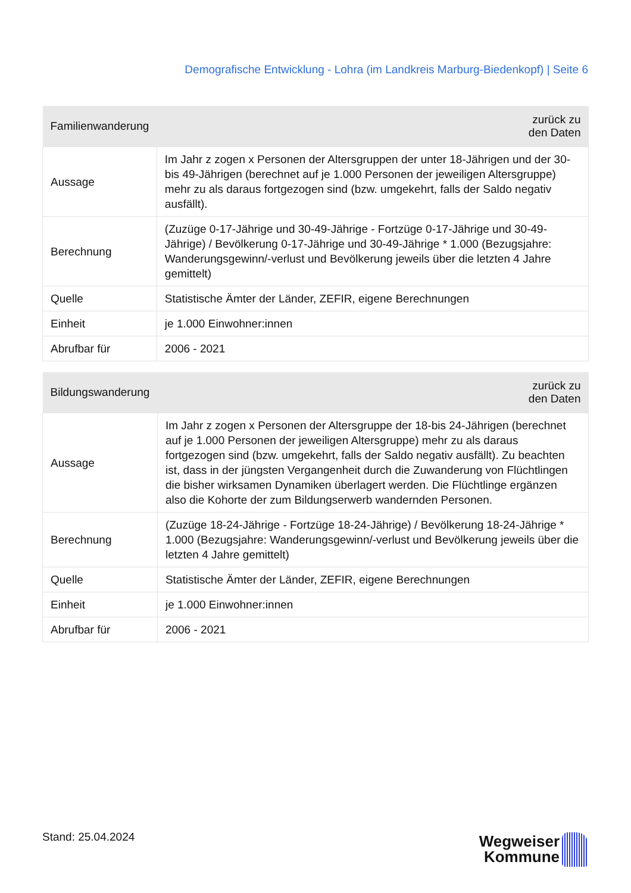Demografische Entwicklung - Lohra (im Landkreis Marburg-Biedenkopf) | Seite 6
| Familienwanderung | zurück zu den Daten |
| --- | --- |
| Aussage | Im Jahr z zogen x Personen der Altersgruppen der unter 18-Jährigen und der 30- bis 49-Jährigen (berechnet auf je 1.000 Personen der jeweiligen Altersgruppe) mehr zu als daraus fortgezogen sind (bzw. umgekehrt, falls der Saldo negativ ausfällt). |
| Berechnung | (Zuzüge 0-17-Jährige und 30-49-Jährige - Fortzüge 0-17-Jährige und 30-49- Jährige) / Bevölkerung 0-17-Jährige und 30-49-Jährige * 1.000 (Bezugsjahre: Wanderungsgewinn/-verlust und Bevölkerung jeweils über die letzten 4 Jahre gemittelt) |
| Quelle | Statistische Ämter der Länder, ZEFIR, eigene Berechnungen |
| Einheit | je 1.000 Einwohner:innen |
| Abrufbar für | 2006 - 2021 |
| Bildungswanderung | zurück zu den Daten |
| --- | --- |
| Aussage | Im Jahr z zogen x Personen der Altersgruppe der 18-bis 24-Jährigen (berechnet auf je 1.000 Personen der jeweiligen Altersgruppe) mehr zu als daraus fortgezogen sind (bzw. umgekehrt, falls der Saldo negativ ausfällt). Zu beachten ist, dass in der jüngsten Vergangenheit durch die Zuwanderung von Flüchtlingen die bisher wirksamen Dynamiken überlagert werden. Die Flüchtlinge ergänzen also die Kohorte der zum Bildungserwerb wandernden Personen. |
| Berechnung | (Zuzüge 18-24-Jährige - Fortzüge 18-24-Jährige) / Bevölkerung 18-24-Jährige * 1.000 (Bezugsjahre: Wanderungsgewinn/-verlust und Bevölkerung jeweils über die letzten 4 Jahre gemittelt) |
| Quelle | Statistische Ämter der Länder, ZEFIR, eigene Berechnungen |
| Einheit | je 1.000 Einwohner:innen |
| Abrufbar für | 2006 - 2021 |
Stand: 25.04.2024
Wegweiser
Kommune